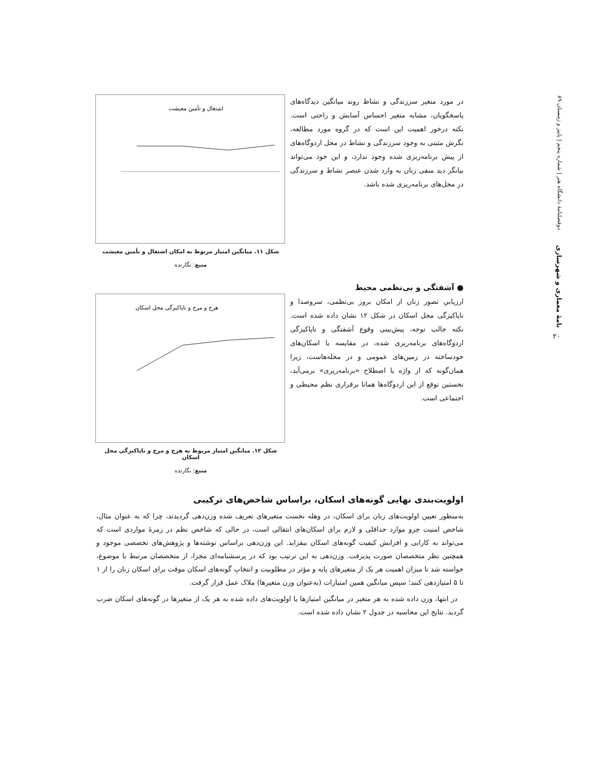دوفصلنامهٔ دانشگاه هنر | شماره پنجم | پاییز و زمستان ۸۹
نامهٔ معماری و شهرسازی
۲۰
در مورد متغیر سرزندگی و نشاط روند میانگین دیدگاه‌های پاسخگویان، مشابه متغیر احساس آسایش و راحتی است. نکته درخور اهمیت این است که در گروه مورد مطالعه، نگرش مثبتی به وجود سرزندگی و نشاط در محل اردوگاه‌های از پیش برنامه‌ریزی شده وجود ندارد، و این خود می‌تواند بیانگر دید منفی زنان به وارد شدن عنصر نشاط و سرزندگی در محل‌های برنامه‌ریزی شده باشد.
اشتغال و تأمین معیشت
شکل ۱۱. میانگین امتیاز مربوط به امکان اشتغال و تأمین معیشت
منبع: نگارنده
● آشفتگی و بی‌نظمی محیط
ارزیابیِ تصور زنان از امکان بروز بی‌نظمی، سروصدا و ناپاکیزگی محل اسکان در شکل ۱۲ نشان داده شده است. نکته جالب توجه، پیش‌بینی وقوع آشفتگی و ناپاکیزگی اردوگاه‌های برنامه‌ریزی شده، در مقایسه با اسکان‌های خودساخته در زمین‌های عمومی و در محله‌هاست، زیرا همان‌گونه که از واژه یا اصطلاح «برنامه‌ریزی» برمی‌آید، نخستین توقع از این اردوگاه‌ها همانا برقراری نظم محیطی و اجتماعی است.
هرج و مرج و ناپاکیزگی محل اسکان
شکل ۱۲. میانگین امتیاز مربوط به هرج و مرج و ناپاکیزگی محل اسکان
منبع: نگارنده
اولویت‌بندی نهایی گونه‌های اسکان، براساس شاخص‌های ترکیبی
به‌منظور تعیین اولویت‌های زنان برای اسکان، در وهله نخست متغیرهای تعریف شده وزن‌دهی گردیدند، چرا که به عنوان مثال، شاخص امنیت جزو موارد حداقلی و لازم برای اسکان‌های انتقالی است، در حالی که شاخص نظم در زمرهٔ مواردی است که می‌تواند به کارایی و افزایش کیفیت گونه‌های اسکان بیفزاید. این وزن‌دهی براساس نوشته‌ها و پژوهش‌های تخصصی موجود و همچنین نظر متخصصان صورت پذیرفت. وزن‌دهی به این ترتیب بود که در پرسشنامه‌ای مجزا، از متخصصان مرتبط با موضوع، خواسته شد تا میزان اهمیت هر یک از متغیرهای پایه و مؤثر در مطلوبیت و انتخابِ گونه‌های اسکان موقت برای اسکان زنان را از ۱ تا ۵ امتیازدهی کنند؛ سپس میانگین همین امتیازات (به‌عنوان وزن متغیرها) ملاک عمل قرار گرفت.
در انتها، وزن داده شده به هر متغیر در میانگین امتیازها یا اولویت‌های داده شده به هر یک از متغیرها در گونه‌های اسکان ضرب گردید. نتایج این محاسبه در جدول ۲ نشان داده شده است.